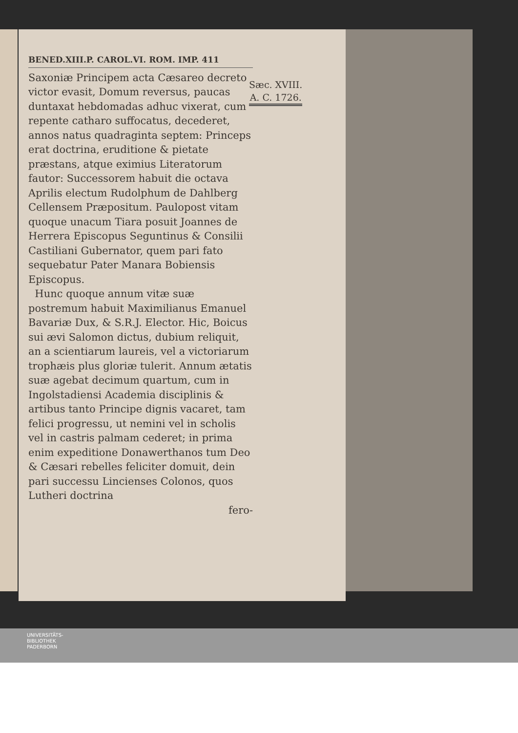BENED.XIII.P. CAROL.VI. ROM. IMP. 411
Saxoniæ Principem acta Cæsareo decreto victor evasit, Domum reversus, paucas duntaxat hebdomadas adhuc vixerat, cum repente catharo suffocatus, decederet, annos natus quadraginta septem: Princeps erat doctrina, eruditione & pietate præstans, atque eximius Literatorum fautor: Successorem habuit die octava Aprilis electum Rudolphum de Dahlberg Cellensem Præpositum. Paulopost vitam quoque unacum Tiara posuit Joannes de Herrera Episcopus Seguntinus & Consilii Castiliani Gubernator, quem pari fato sequebatur Pater Manara Bobiensis Episcopus.
Hunc quoque annum vitæ suæ postremum habuit Maximilianus Emanuel Bavariæ Dux, & S.R.J. Elector. Hic, Boicus sui ævi Salomon dictus, dubium reliquit, an a scientiarum laureis, vel a victoriarum trophæis plus gloriæ tulerit. Annum ætatis suæ agebat decimum quartum, cum in Ingolstadiensi Academia disciplinis & artibus tanto Principe dignis vacaret, tam felici progressu, ut nemini vel in scholis vel in castris palmam cederet; in prima enim expeditione Donawerthanos tum Deo & Cæsari rebelles feliciter domuit, dein pari successu Lincienses Colonos, quos Lutheri doctrina
fero-
Sæc. XVIII.
A. C. 1726.
UNIVERSITÄTS-
BIBLIOTHEK
PADERBORN